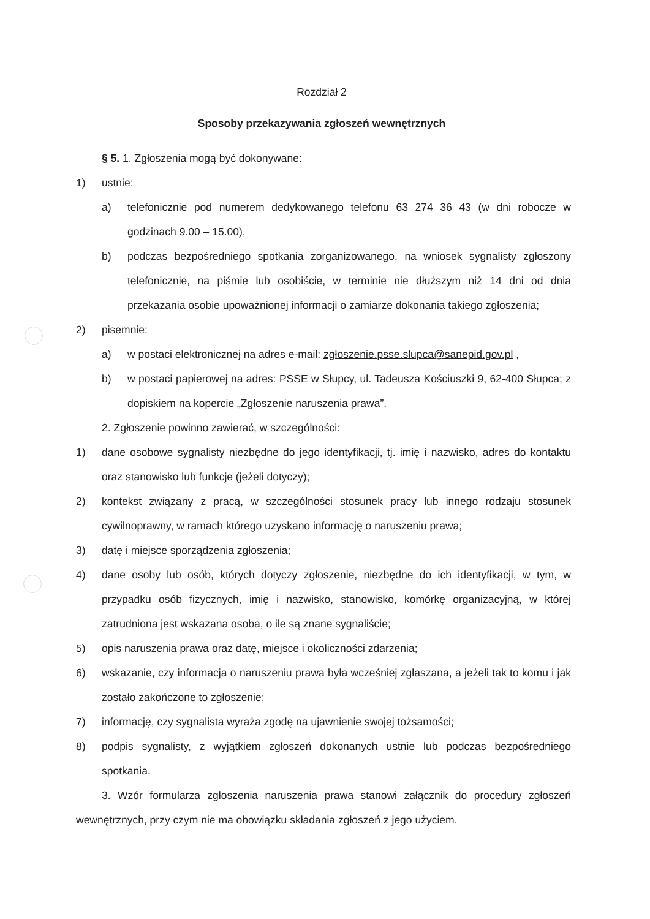Rozdział 2
Sposoby przekazywania zgłoszeń wewnętrznych
§ 5. 1. Zgłoszenia mogą być dokonywane:
1) ustnie:
a) telefonicznie pod numerem dedykowanego telefonu 63 274 36 43 (w dni robocze w godzinach 9.00 – 15.00),
b) podczas bezpośredniego spotkania zorganizowanego, na wniosek sygnalisty zgłoszony telefonicznie, na piśmie lub osobiście, w terminie nie dłuższym niż 14 dni od dnia przekazania osobie upoważnionej informacji o zamiarze dokonania takiego zgłoszenia;
2) pisemnie:
a) w postaci elektronicznej na adres e-mail: zgłoszenie.psse.slupca@sanepid.gov.pl ,
b) w postaci papierowej na adres: PSSE w Słupcy, ul. Tadeusza Kościuszki 9, 62-400 Słupca; z dopiskiem na kopercie „Zgłoszenie naruszenia prawa”.
2. Zgłoszenie powinno zawierać, w szczególności:
1) dane osobowe sygnalisty niezbędne do jego identyfikacji, tj. imię i nazwisko, adres do kontaktu oraz stanowisko lub funkcje (jeżeli dotyczy);
2) kontekst związany z pracą, w szczególności stosunek pracy lub innego rodzaju stosunek cywilnoprawny, w ramach którego uzyskano informację o naruszeniu prawa;
3) datę i miejsce sporządzenia zgłoszenia;
4) dane osoby lub osób, których dotyczy zgłoszenie, niezbędne do ich identyfikacji, w tym, w przypadku osób fizycznych, imię i nazwisko, stanowisko, komórkę organizacyjną, w której zatrudniona jest wskazana osoba, o ile są znane sygnaliście;
5) opis naruszenia prawa oraz datę, miejsce i okoliczności zdarzenia;
6) wskazanie, czy informacja o naruszeniu prawa była wcześniej zgłaszana, a jeżeli tak to komu i jak zostało zakończone to zgłoszenie;
7) informację, czy sygnalista wyraża zgodę na ujawnienie swojej tożsamości;
8) podpis sygnalisty, z wyjątkiem zgłoszeń dokonanych ustnie lub podczas bezpośredniego spotkania.
3. Wzór formularza zgłoszenia naruszenia prawa stanowi załącznik do procedury zgłoszeń wewnętrznych, przy czym nie ma obowiązku składania zgłoszeń z jego użyciem.